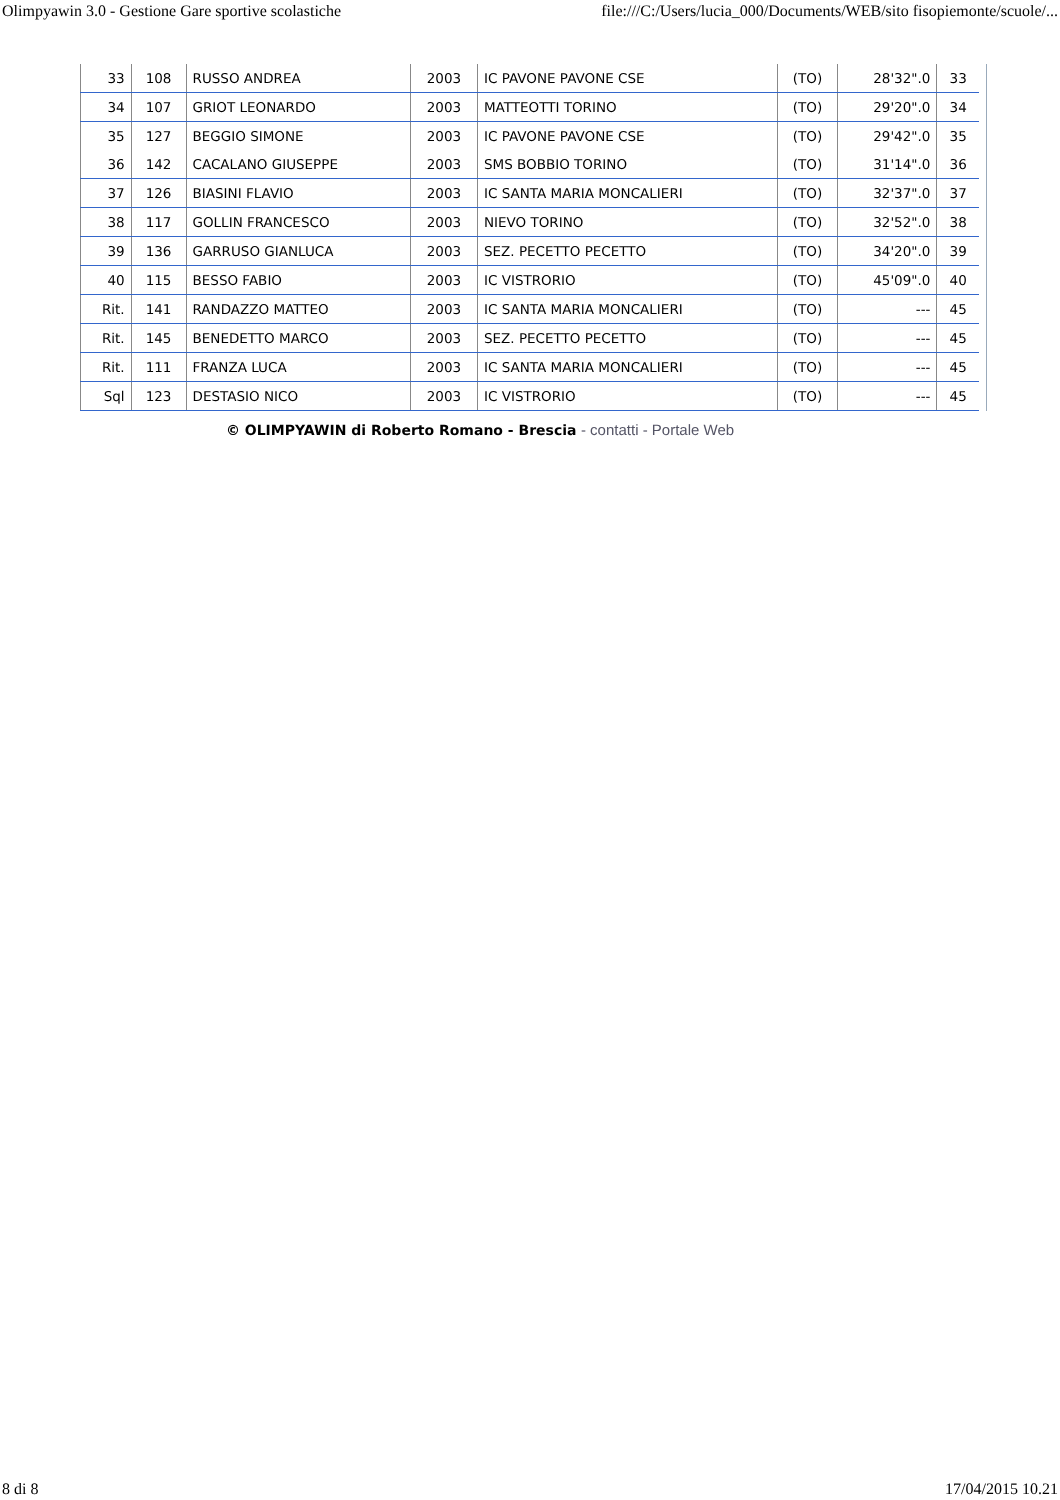Olimpyawin 3.0 - Gestione Gare sportive scolastiche file:///C:/Users/lucia_000/Documents/WEB/sito fisopiemonte/scuole/...
| 33 | 108 | RUSSO ANDREA | 2003 | IC PAVONE PAVONE CSE | (TO) | 28'32".0 | 33 |
| 34 | 107 | GRIOT LEONARDO | 2003 | MATTEOTTI TORINO | (TO) | 29'20".0 | 34 |
| 35 | 127 | BEGGIO SIMONE | 2003 | IC PAVONE PAVONE CSE | (TO) | 29'42".0 | 35 |
| 36 | 142 | CACALANO GIUSEPPE | 2003 | SMS BOBBIO TORINO | (TO) | 31'14".0 | 36 |
| 37 | 126 | BIASINI FLAVIO | 2003 | IC SANTA MARIA MONCALIERI | (TO) | 32'37".0 | 37 |
| 38 | 117 | GOLLIN FRANCESCO | 2003 | NIEVO TORINO | (TO) | 32'52".0 | 38 |
| 39 | 136 | GARRUSO GIANLUCA | 2003 | SEZ. PECETTO PECETTO | (TO) | 34'20".0 | 39 |
| 40 | 115 | BESSO FABIO | 2003 | IC VISTRORIO | (TO) | 45'09".0 | 40 |
| Rit. | 141 | RANDAZZO MATTEO | 2003 | IC SANTA MARIA MONCALIERI | (TO) | --- | 45 |
| Rit. | 145 | BENEDETTO MARCO | 2003 | SEZ. PECETTO PECETTO | (TO) | --- | 45 |
| Rit. | 111 | FRANZA LUCA | 2003 | IC SANTA MARIA MONCALIERI | (TO) | --- | 45 |
| Sql | 123 | DESTASIO NICO | 2003 | IC VISTRORIO | (TO) | --- | 45 |
© OLIMPYAWIN di Roberto Romano - Brescia - contatti - Portale Web
8 di 8 17/04/2015 10.21